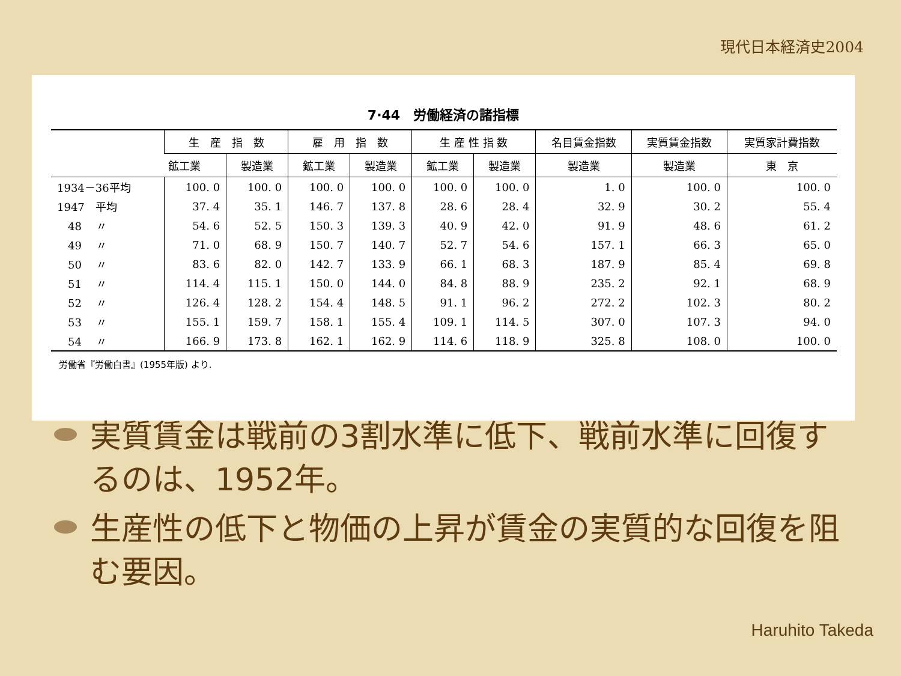現代日本経済史2004
7·44　労働経済の諸指標
| | 生 産 指 数 | | 雇 用 指 数 | | 生 産 性 指 数 | | 名目賃金指数 | 実質賃金指数 | 実質家計費指数 |
| --- | --- | --- | --- | --- | --- | --- | --- | --- | --- |
| | 鉱工業 | 製造業 | 鉱工業 | 製造業 | 鉱工業 | 製造業 | 製造業 | 製造業 | 東 京 |
| 1934－36平均 | 100. 0 | 100. 0 | 100. 0 | 100. 0 | 100. 0 | 100. 0 | 1. 0 | 100. 0 | 100. 0 |
| 1947 平均 | 37. 4 | 35. 1 | 146. 7 | 137. 8 | 28. 6 | 28. 4 | 32. 9 | 30. 2 | 55. 4 |
| 48 〃 | 54. 6 | 52. 5 | 150. 3 | 139. 3 | 40. 9 | 42. 0 | 91. 9 | 48. 6 | 61. 2 |
| 49 〃 | 71. 0 | 68. 9 | 150. 7 | 140. 7 | 52. 7 | 54. 6 | 157. 1 | 66. 3 | 65. 0 |
| 50 〃 | 83. 6 | 82. 0 | 142. 7 | 133. 9 | 66. 1 | 68. 3 | 187. 9 | 85. 4 | 69. 8 |
| 51 〃 | 114. 4 | 115. 1 | 150. 0 | 144. 0 | 84. 8 | 88. 9 | 235. 2 | 92. 1 | 68. 9 |
| 52 〃 | 126. 4 | 128. 2 | 154. 4 | 148. 5 | 91. 1 | 96. 2 | 272. 2 | 102. 3 | 80. 2 |
| 53 〃 | 155. 1 | 159. 7 | 158. 1 | 155. 4 | 109. 1 | 114. 5 | 307. 0 | 107. 3 | 94. 0 |
| 54 〃 | 166. 9 | 173. 8 | 162. 1 | 162. 9 | 114. 6 | 118. 9 | 325. 8 | 108. 0 | 100. 0 |
労働省『労働白書』(1955年版) より.
実質賃金は戦前の3割水準に低下、戦前水準に回復するのは、1952年。
生産性の低下と物価の上昇が賃金の実質的な回復を阻む要因。
Haruhito Takeda